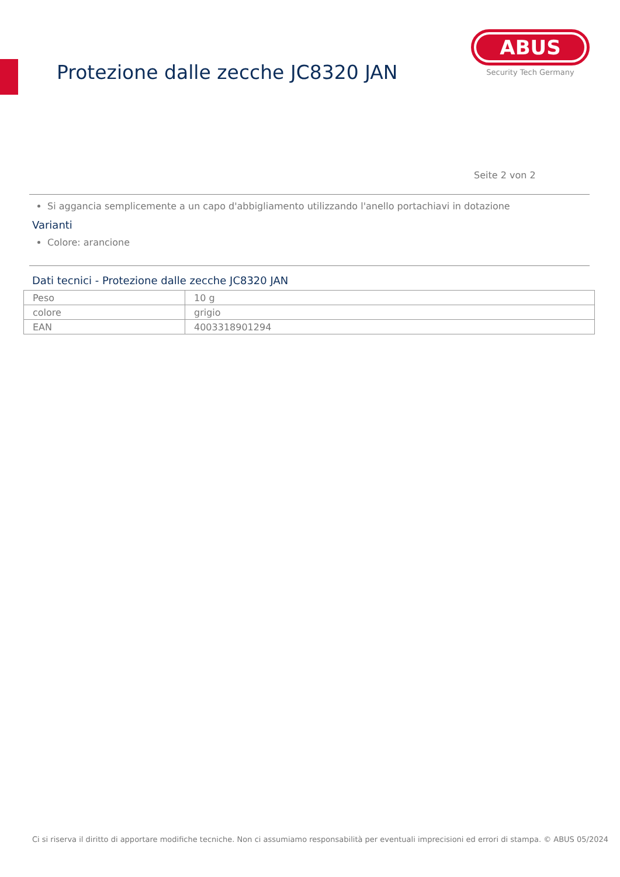Protezione dalle zecche JC8320 JAN
ABUS
Security Tech Germany
Seite 2 von 2
Si aggancia semplicemente a un capo d'abbigliamento utilizzando l'anello portachiavi in dotazione
Varianti
Colore: arancione
Dati tecnici - Protezione dalle zecche JC8320 JAN
| Peso | 10 g |
| colore | grigio |
| EAN | 4003318901294 |
Ci si riserva il diritto di apportare modifiche tecniche. Non ci assumiamo responsabilità per eventuali imprecisioni ed errori di stampa. © ABUS 05/2024